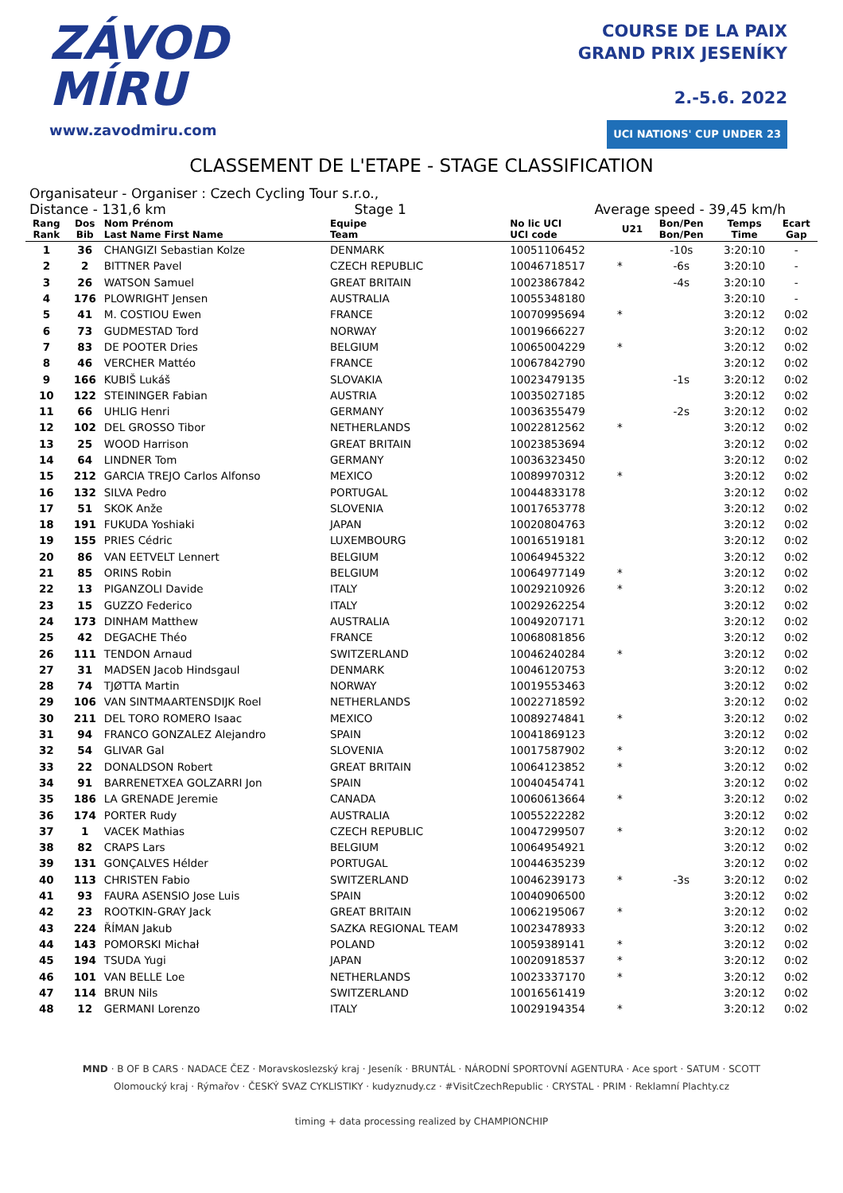ZÁVOD
MÍRU
www.zavodmiru.com
COURSE DE LA PAIX
GRAND PRIX JESENÍKY
2.-5.6. 2022
UCI NATIONS' CUP UNDER 23
CLASSEMENT DE L'ETAPE - STAGE CLASSIFICATION
Organisateur - Organiser : Czech Cycling Tour s.r.o.,
Distance - 131,6 km Stage 1 Average speed - 39,45 km/h
| Rang Rank | Dos Bib | Nom Prénom Last Name First Name | Equipe Team | No lic UCI UCI code | U21 | Bon/Pen Bon/Pen | Temps Time | Ecart Gap |
| --- | --- | --- | --- | --- | --- | --- | --- | --- |
| 1 | 36 | CHANGIZI Sebastian Kolze | DENMARK | 10051106452 | | -10s | 3:20:10 | - |
| 2 | 2 | BITTNER Pavel | CZECH REPUBLIC | 10046718517 | * | -6s | 3:20:10 | - |
| 3 | 26 | WATSON Samuel | GREAT BRITAIN | 10023867842 | | -4s | 3:20:10 | - |
| 4 | 176 | PLOWRIGHT Jensen | AUSTRALIA | 10055348180 | | | 3:20:10 | - |
| 5 | 41 | M. COSTIOU Ewen | FRANCE | 10070995694 | * | | 3:20:12 | 0:02 |
| 6 | 73 | GUDMESTAD Tord | NORWAY | 10019666227 | | | 3:20:12 | 0:02 |
| 7 | 83 | DE POOTER Dries | BELGIUM | 10065004229 | * | | 3:20:12 | 0:02 |
| 8 | 46 | VERCHER Mattéo | FRANCE | 10067842790 | | | 3:20:12 | 0:02 |
| 9 | 166 | KUBIŠ Lukáš | SLOVAKIA | 10023479135 | | -1s | 3:20:12 | 0:02 |
| 10 | 122 | STEININGER Fabian | AUSTRIA | 10035027185 | | | 3:20:12 | 0:02 |
| 11 | 66 | UHLIG Henri | GERMANY | 10036355479 | | -2s | 3:20:12 | 0:02 |
| 12 | 102 | DEL GROSSO Tibor | NETHERLANDS | 10022812562 | * | | 3:20:12 | 0:02 |
| 13 | 25 | WOOD Harrison | GREAT BRITAIN | 10023853694 | | | 3:20:12 | 0:02 |
| 14 | 64 | LINDNER Tom | GERMANY | 10036323450 | | | 3:20:12 | 0:02 |
| 15 | 212 | GARCIA TREJO Carlos Alfonso | MEXICO | 10089970312 | * | | 3:20:12 | 0:02 |
| 16 | 132 | SILVA Pedro | PORTUGAL | 10044833178 | | | 3:20:12 | 0:02 |
| 17 | 51 | SKOK Anže | SLOVENIA | 10017653778 | | | 3:20:12 | 0:02 |
| 18 | 191 | FUKUDA Yoshiaki | JAPAN | 10020804763 | | | 3:20:12 | 0:02 |
| 19 | 155 | PRIES Cédric | LUXEMBOURG | 10016519181 | | | 3:20:12 | 0:02 |
| 20 | 86 | VAN EETVELT Lennert | BELGIUM | 10064945322 | | | 3:20:12 | 0:02 |
| 21 | 85 | ORINS Robin | BELGIUM | 10064977149 | * | | 3:20:12 | 0:02 |
| 22 | 13 | PIGANZOLI Davide | ITALY | 10029210926 | * | | 3:20:12 | 0:02 |
| 23 | 15 | GUZZO Federico | ITALY | 10029262254 | | | 3:20:12 | 0:02 |
| 24 | 173 | DINHAM Matthew | AUSTRALIA | 10049207171 | | | 3:20:12 | 0:02 |
| 25 | 42 | DEGACHE Théo | FRANCE | 10068081856 | | | 3:20:12 | 0:02 |
| 26 | 111 | TENDON Arnaud | SWITZERLAND | 10046240284 | * | | 3:20:12 | 0:02 |
| 27 | 31 | MADSEN Jacob Hindsgaul | DENMARK | 10046120753 | | | 3:20:12 | 0:02 |
| 28 | 74 | TJØTTA Martin | NORWAY | 10019553463 | | | 3:20:12 | 0:02 |
| 29 | 106 | VAN SINTMAARTENSDIJK Roel | NETHERLANDS | 10022718592 | | | 3:20:12 | 0:02 |
| 30 | 211 | DEL TORO ROMERO Isaac | MEXICO | 10089274841 | * | | 3:20:12 | 0:02 |
| 31 | 94 | FRANCO GONZALEZ Alejandro | SPAIN | 10041869123 | | | 3:20:12 | 0:02 |
| 32 | 54 | GLIVAR Gal | SLOVENIA | 10017587902 | * | | 3:20:12 | 0:02 |
| 33 | 22 | DONALDSON Robert | GREAT BRITAIN | 10064123852 | * | | 3:20:12 | 0:02 |
| 34 | 91 | BARRENETXEA GOLZARRI Jon | SPAIN | 10040454741 | | | 3:20:12 | 0:02 |
| 35 | 186 | LA GRENADE Jeremie | CANADA | 10060613664 | * | | 3:20:12 | 0:02 |
| 36 | 174 | PORTER Rudy | AUSTRALIA | 10055222282 | | | 3:20:12 | 0:02 |
| 37 | 1 | VACEK Mathias | CZECH REPUBLIC | 10047299507 | * | | 3:20:12 | 0:02 |
| 38 | 82 | CRAPS Lars | BELGIUM | 10064954921 | | | 3:20:12 | 0:02 |
| 39 | 131 | GONÇALVES Hélder | PORTUGAL | 10044635239 | | | 3:20:12 | 0:02 |
| 40 | 113 | CHRISTEN Fabio | SWITZERLAND | 10046239173 | * | -3s | 3:20:12 | 0:02 |
| 41 | 93 | FAURA ASENSIO Jose Luis | SPAIN | 10040906500 | | | 3:20:12 | 0:02 |
| 42 | 23 | ROOTKIN-GRAY Jack | GREAT BRITAIN | 10062195067 | * | | 3:20:12 | 0:02 |
| 43 | 224 | ŘÍMAN Jakub | SAZKA REGIONAL TEAM | 10023478933 | | | 3:20:12 | 0:02 |
| 44 | 143 | POMORSKI Michał | POLAND | 10059389141 | * | | 3:20:12 | 0:02 |
| 45 | 194 | TSUDA Yugi | JAPAN | 10020918537 | * | | 3:20:12 | 0:02 |
| 46 | 101 | VAN BELLE Loe | NETHERLANDS | 10023337170 | * | | 3:20:12 | 0:02 |
| 47 | 114 | BRUN Nils | SWITZERLAND | 10016561419 | | | 3:20:12 | 0:02 |
| 48 | 12 | GERMANI Lorenzo | ITALY | 10029194354 | * | | 3:20:12 | 0:02 |
MND · B OF B CARS · NADACE ČEZ · Moravskoslezský kraj · Jeseník · BRUNTÁL · NÁRODNÍ SPORTOVNÍ AGENTURA · Ace sport · SATUM · SCOTT
Olomoucký kraj · Rýmařov · ČESKÝ SVAZ CYKLISTIKY · kudyznudy.cz · #VisitCzechRepublic · CRYSTAL · PRIM · Reklamní Plachty.cz
timing + data processing realized by CHAMPIONCHIP